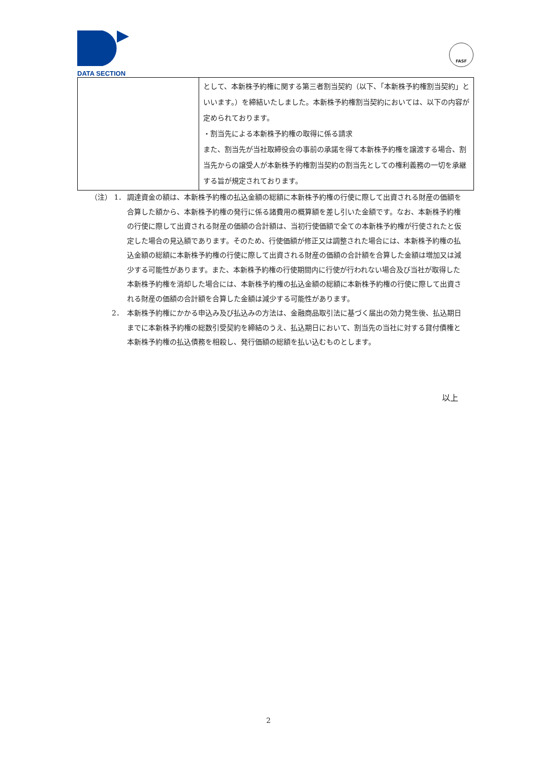DATA SECTION
FASF
| | として、本新株予約権に関する第三者割当契約（以下、「本新株予約権割当契約」といいます。）を締結いたしました。本新株予約権割当契約においては、以下の内容が定められております。 ・割当先による本新株予約権の取得に係る請求 また、割当先が当社取締役会の事前の承諾を得て本新株予約権を譲渡する場合、割当先からの譲受人が本新株予約権割当契約の割当先としての権利義務の一切を承継する旨が規定されております。 |
（注） 1． 調達資金の額は、本新株予約権の払込金額の総額に本新株予約権の行使に際して出資される財産の価額を合算した額から、本新株予約権の発行に係る諸費用の概算額を差し引いた金額です。なお、本新株予約権の行使に際して出資される財産の価額の合計額は、当初行使価額で全ての本新株予約権が行使されたと仮定した場合の見込額であります。そのため、行使価額が修正又は調整された場合には、本新株予約権の払込金額の総額に本新株予約権の行使に際して出資される財産の価額の合計額を合算した金額は増加又は減少する可能性があります。また、本新株予約権の行使期間内に行使が行われない場合及び当社が取得した本新株予約権を消却した場合には、本新株予約権の払込金額の総額に本新株予約権の行使に際して出資される財産の価額の合計額を合算した金額は減少する可能性があります。
　　　2． 本新株予約権にかかる申込み及び払込みの方法は、金融商品取引法に基づく届出の効力発生後、払込期日までに本新株予約権の総数引受契約を締結のうえ、払込期日において、割当先の当社に対する貸付債権と本新株予約権の払込債務を相殺し、発行価額の総額を払い込むものとします。
以上
2